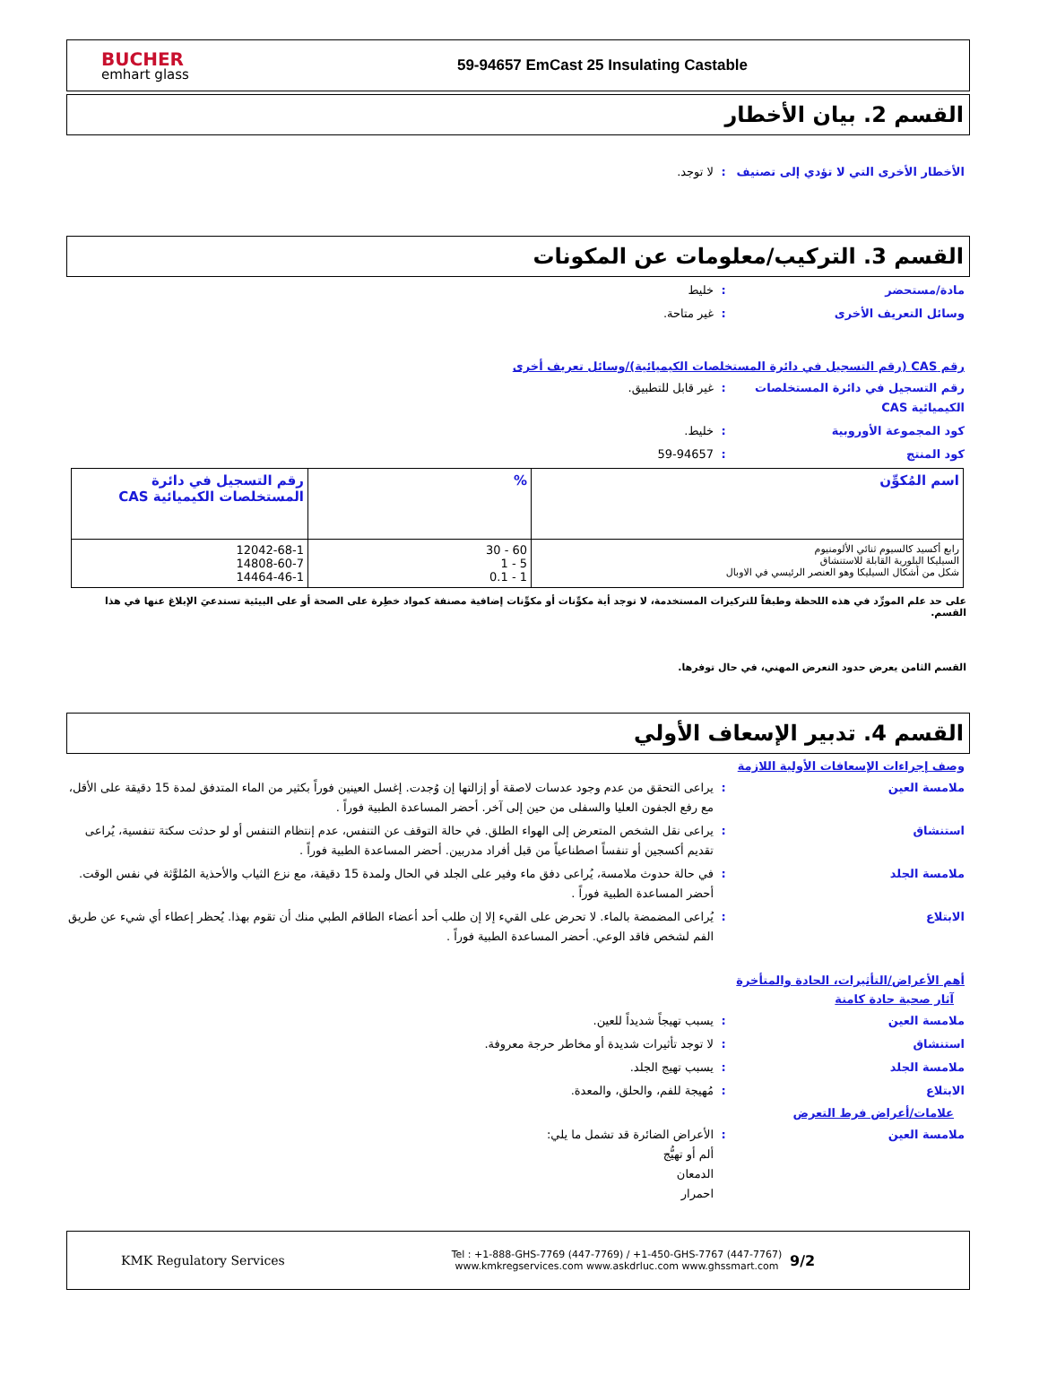BUCHER
emhart glass
59-94657 EmCast 25 Insulating Castable
القسم 2. بيان الأخطار
الأخطار الأخرى التي لا تؤدي إلى تصنيف
: لا توجد.
القسم 3. التركيب/معلومات عن المكونات
مادة/مستحضر : خليط
وسائل التعريف الأخرى : غير متاحة.
رقم CAS (رقم التسجيل في دائرة المستخلصات الكيميائية)/وسائل تعريف أخرى
رقم التسجيل في دائرة المستخلصات الكيميائية CAS
: غير قابل للتطبيق.
كود المجموعة الأوروبية : خليط.
كود المنتج : 59-94657
| اسم المُكوِّن | % | رقم التسجيل في دائرة المستخلصات الكيميائية CAS |
| --- | --- | --- |
| رابع أكسيد كالسيوم ثنائي الألومنيوم السيليكا البلورية القابلة للاستنشاق شكل من أشكال السيليكا وهو العنصر الرئيسي في الاوبال | 30 - 60 1 - 5 0.1 - 1 | 12042-68-1 14808-60-7 14464-46-1 |
على حد علم المورِّد في هذه اللحظة وطبقاً للتركيزات المستخدمة، لا توجد أية مكوِّنات أو مكوِّنات إضافية مصنفة كمواد خطِرة على الصحة أو على البيئية تستدعيَ الإبلاغ عنها في هذا القسم.
القسم الثامن يعرض حدود التعرض المهني، في حال توفرها.
القسم 4. تدبير الإسعاف الأولي
وصف إجراءات الإسعافات الأولية اللازمة
ملامسة العين : يراعى التحقق من عدم وجود عدسات لاصقة أو إزالتها إن وُجدت. إغسل العينين فوراً بكثير من الماء المتدفق لمدة 15 دقيقة على الأقل، مع رفع الجفون العليا والسفلى من حين إلى آخر. أحضر المساعدة الطبية فوراً .
استنشاق : يراعى نقل الشخص المتعرض إلى الهواء الطلق. في حالة التوقف عن التنفس، عدم إنتظام التنفس أو لو حدثت سكتة تنفسية، يُراعى تقديم أكسجين أو تنفساً اصطناعياً من قبل أفراد مدربين. أحضر المساعدة الطبية فوراً .
ملامسة الجلد : في حالة حدوث ملامسة، يُراعى دفق ماء وفير على الجلد في الحال ولمدة 15 دقيقة، مع نزع الثياب والأحذية المُلوَّثة في نفس الوقت. أحضر المساعدة الطبية فوراً .
الابتلاع : يُراعى المضمضة بالماء. لا تحرض على القيء إلا إن طلب أحد أعضاء الطاقم الطبي منك أن تقوم بهذا. يُحظر إعطاء أي شيء عن طريق الفم لشخص فاقد الوعي. أحضر المساعدة الطبية فوراً .
أهم الأعراض/التأثيرات، الحادة والمتأخرة
آثار صحية حادة كامنة
ملامسة العين : يسبب تهيجاً شديداً للعين.
استنشاق : لا توجد تأثيرات شديدة أو مخاطر حرجة معروفة.
ملامسة الجلد : يسبب تهيج الجلد.
الابتلاع : مُهيجة للفم، والحلق، والمعدة.
علامات/أعراض فرط التعرض
ملامسة العين : الأعراض الضائرة قد تشمل ما يلي:
ألم أو تهيُّج
الدمعان
احمرار
KMK Regulatory Services
Tel : +1-888-GHS-7769 (447-7769) / +1-450-GHS-7767 (447-7767)
www.kmkregservices.com www.askdrluc.com www.ghssmart.com
9/2